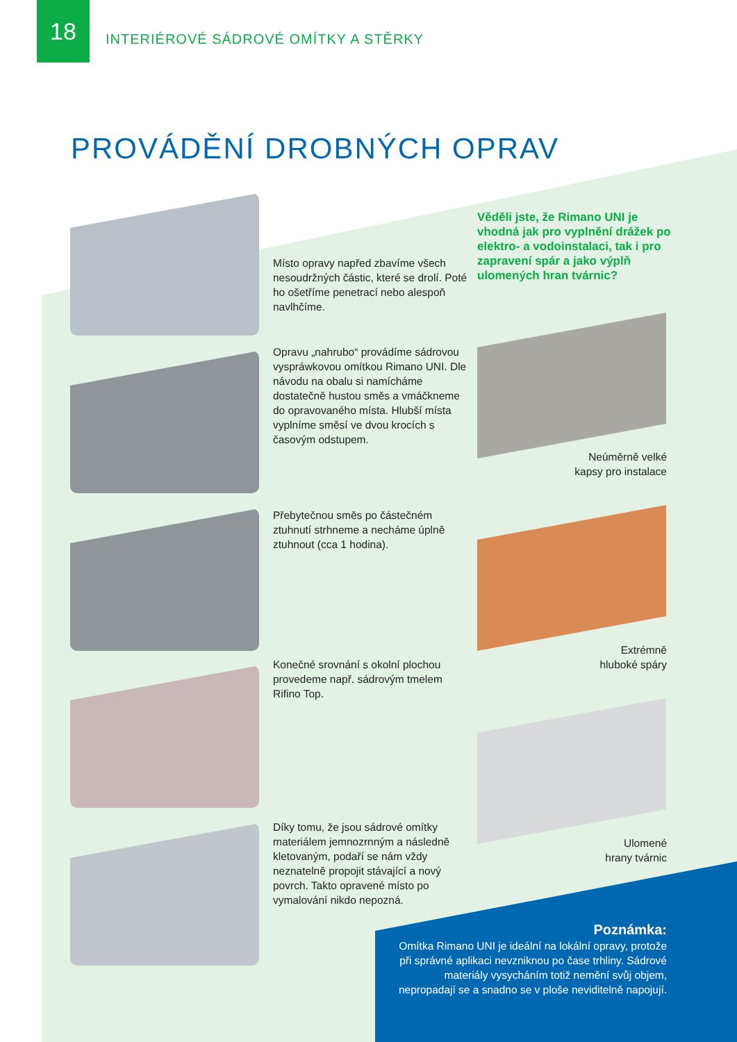18
INTERIÉROVÉ SÁDROVÉ OMÍTKY A STĚRKY
PROVÁDĚNÍ DROBNÝCH OPRAV
Věděli jste, že Rimano UNI je vhodná jak pro vyplnění drážek po elektro- a vodoinstalaci, tak i pro zapravení spár a jako výplň ulomených hran tvárnic?
Místo opravy napřed zbavíme všech nesoudržných částic, které se drolí. Poté ho ošetříme penetrací nebo alespoň navlhčíme.
Opravu „nahrubo“ provádíme sádrovou vyspráwkovou omítkou Rimano UNI. Dle návodu na obalu si namícháme dostatečně hustou směs a vmáčkneme do opravovaného místa. Hlubší místa vyplníme směsí ve dvou krocích s časovým odstupem.
Přebytečnou směs po částečném ztuhnutí strhneme a necháme úplně ztuhnout (cca 1 hodina).
Konečné srovnání s okolní plochou provedeme např. sádrovým tmelem Rifino Top.
Díky tomu, že jsou sádrové omítky materiálem jemnozrnným a následně kletovaným, podaří se nám vždy neznatelně propojit stávající a nový povrch. Takto opravené místo po vymalování nikdo nepozná.
Neúměrně velké
kapsy pro instalace
Extrémně
hluboké spáry
Ulomené
hrany tvárnic
Poznámka:
Omítka Rimano UNI je ideální na lokální opravy, protože při správné aplikaci nevzniknou po čase trhliny. Sádrové materiály vysycháním totiž nemění svůj objem, nepropadají se a snadno se v ploše neviditelně napojují.